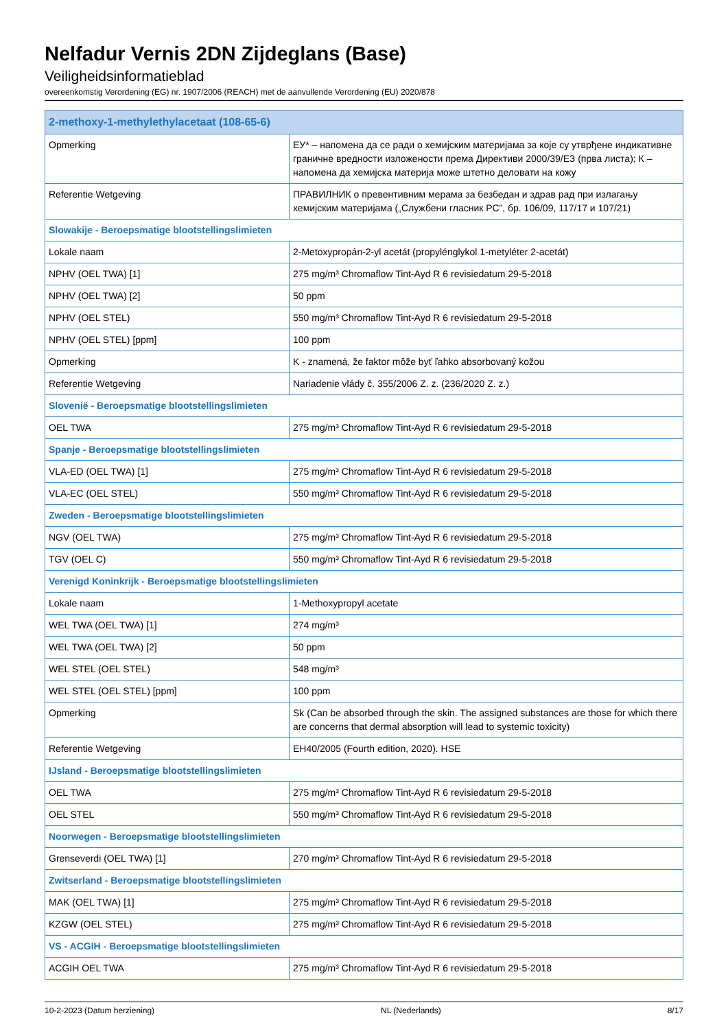Nelfadur Vernis 2DN Zijdeglans (Base)
Veiligheidsinformatieblad
overeenkomstig Verordening (EG) nr. 1907/2006 (REACH) met de aanvullende Verordening (EU) 2020/878
| 2-methoxy-1-methylethylacetaat (108-65-6) | |
| --- | --- |
| Opmerking | ЕУ* – напомена да се ради о хемијским материјама за које су утврђене индикативне граничне вредности изложености према Директиви 2000/39/ЕЗ (прва листа); К – напомена да хемијска материја може штетно деловати на кожу |
| Referentie Wetgeving | ПРАВИЛНИК о превентивним мерама за безбедан и здрав рад при излагању хемијским материјама („Службени гласник РС”, бр. 106/09, 117/17 и 107/21) |
| Slowakije - Beroepsmatige blootstellingslimieten | |
| Lokale naam | 2-Metoxypropán-2-yl acetát (propylénglykol 1-metyléter 2-acetát) |
| NPHV (OEL TWA) [1] | 275 mg/m³ Chromaflow Tint-Ayd R 6 revisiedatum 29-5-2018 |
| NPHV (OEL TWA) [2] | 50 ppm |
| NPHV (OEL STEL) | 550 mg/m³ Chromaflow Tint-Ayd R 6 revisiedatum 29-5-2018 |
| NPHV (OEL STEL) [ppm] | 100 ppm |
| Opmerking | K - znamená, že faktor môže byť ľahko absorbovaný kožou |
| Referentie Wetgeving | Nariadenie vlády č. 355/2006 Z. z. (236/2020 Z. z.) |
| Slovenië - Beroepsmatige blootstellingslimieten | |
| OEL TWA | 275 mg/m³ Chromaflow Tint-Ayd R 6 revisiedatum 29-5-2018 |
| Spanje - Beroepsmatige blootstellingslimieten | |
| VLA-ED (OEL TWA) [1] | 275 mg/m³ Chromaflow Tint-Ayd R 6 revisiedatum 29-5-2018 |
| VLA-EC (OEL STEL) | 550 mg/m³ Chromaflow Tint-Ayd R 6 revisiedatum 29-5-2018 |
| Zweden - Beroepsmatige blootstellingslimieten | |
| NGV (OEL TWA) | 275 mg/m³ Chromaflow Tint-Ayd R 6 revisiedatum 29-5-2018 |
| TGV (OEL C) | 550 mg/m³ Chromaflow Tint-Ayd R 6 revisiedatum 29-5-2018 |
| Verenigd Koninkrijk - Beroepsmatige blootstellingslimieten | |
| Lokale naam | 1-Methoxypropyl acetate |
| WEL TWA (OEL TWA) [1] | 274 mg/m³ |
| WEL TWA (OEL TWA) [2] | 50 ppm |
| WEL STEL (OEL STEL) | 548 mg/m³ |
| WEL STEL (OEL STEL) [ppm] | 100 ppm |
| Opmerking | Sk (Can be absorbed through the skin. The assigned substances are those for which there are concerns that dermal absorption will lead to systemic toxicity) |
| Referentie Wetgeving | EH40/2005 (Fourth edition, 2020). HSE |
| IJsland - Beroepsmatige blootstellingslimieten | |
| OEL TWA | 275 mg/m³ Chromaflow Tint-Ayd R 6 revisiedatum 29-5-2018 |
| OEL STEL | 550 mg/m³ Chromaflow Tint-Ayd R 6 revisiedatum 29-5-2018 |
| Noorwegen - Beroepsmatige blootstellingslimieten | |
| Grenseverdi (OEL TWA) [1] | 270 mg/m³ Chromaflow Tint-Ayd R 6 revisiedatum 29-5-2018 |
| Zwitserland - Beroepsmatige blootstellingslimieten | |
| MAK (OEL TWA) [1] | 275 mg/m³ Chromaflow Tint-Ayd R 6 revisiedatum 29-5-2018 |
| KZGW (OEL STEL) | 275 mg/m³ Chromaflow Tint-Ayd R 6 revisiedatum 29-5-2018 |
| VS - ACGIH - Beroepsmatige blootstellingslimieten | |
| ACGIH OEL TWA | 275 mg/m³ Chromaflow Tint-Ayd R 6 revisiedatum 29-5-2018 |
10-2-2023 (Datum herziening) NL (Nederlands) 8/17